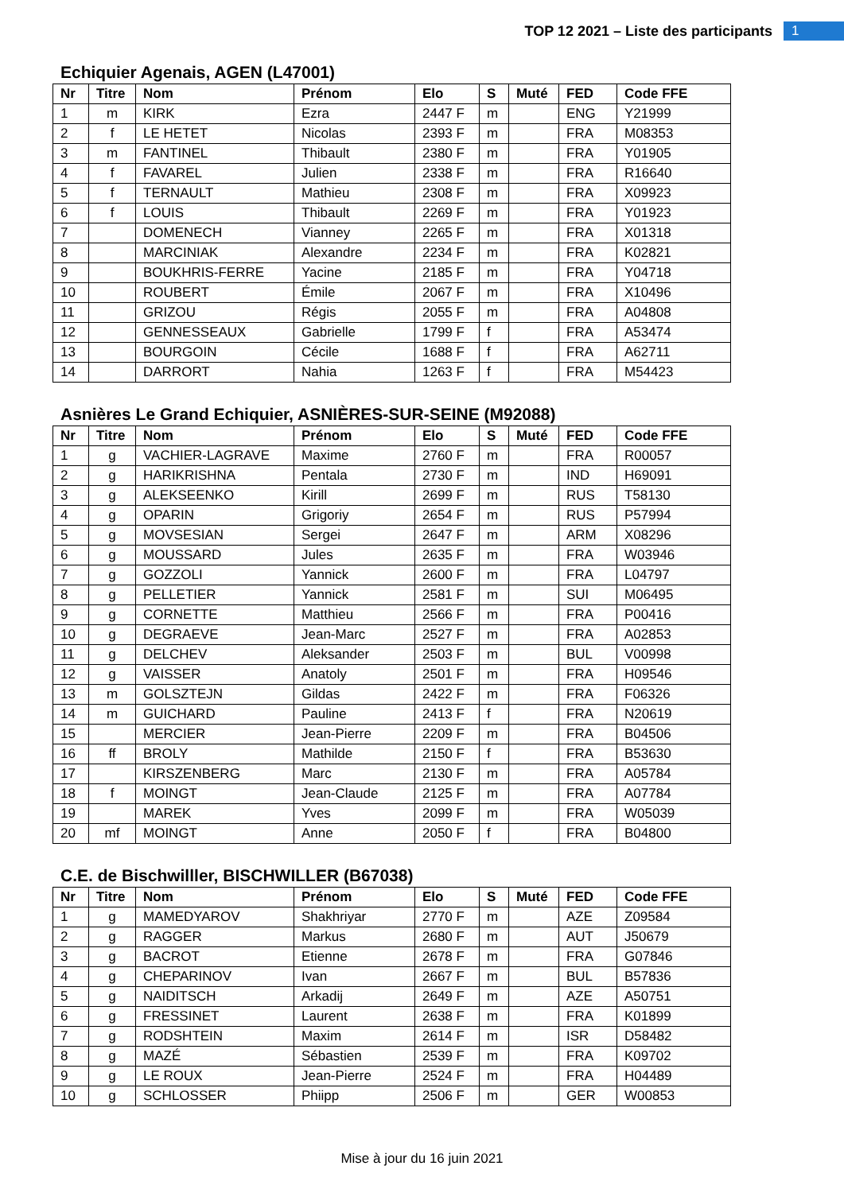TOP 12 2021 – Liste des participants 1
Echiquier Agenais, AGEN (L47001)
| Nr | Titre | Nom | Prénom | Elo | S | Muté | FED | Code FFE |
| --- | --- | --- | --- | --- | --- | --- | --- | --- |
| 1 | m | KIRK | Ezra | 2447 F | m | | ENG | Y21999 |
| 2 | f | LE HETET | Nicolas | 2393 F | m | | FRA | M08353 |
| 3 | m | FANTINEL | Thibault | 2380 F | m | | FRA | Y01905 |
| 4 | f | FAVAREL | Julien | 2338 F | m | | FRA | R16640 |
| 5 | f | TERNAULT | Mathieu | 2308 F | m | | FRA | X09923 |
| 6 | f | LOUIS | Thibault | 2269 F | m | | FRA | Y01923 |
| 7 | | DOMENECH | Vianney | 2265 F | m | | FRA | X01318 |
| 8 | | MARCINIAK | Alexandre | 2234 F | m | | FRA | K02821 |
| 9 | | BOUKHRIS-FERRE | Yacine | 2185 F | m | | FRA | Y04718 |
| 10 | | ROUBERT | Émile | 2067 F | m | | FRA | X10496 |
| 11 | | GRIZOU | Régis | 2055 F | m | | FRA | A04808 |
| 12 | | GENNESSEAUX | Gabrielle | 1799 F | f | | FRA | A53474 |
| 13 | | BOURGOIN | Cécile | 1688 F | f | | FRA | A62711 |
| 14 | | DARRORT | Nahia | 1263 F | f | | FRA | M54423 |
Asnières Le Grand Echiquier, ASNIÈRES-SUR-SEINE (M92088)
| Nr | Titre | Nom | Prénom | Elo | S | Muté | FED | Code FFE |
| --- | --- | --- | --- | --- | --- | --- | --- | --- |
| 1 | g | VACHIER-LAGRAVE | Maxime | 2760 F | m | | FRA | R00057 |
| 2 | g | HARIKRISHNA | Pentala | 2730 F | m | | IND | H69091 |
| 3 | g | ALEKSEENKO | Kirill | 2699 F | m | | RUS | T58130 |
| 4 | g | OPARIN | Grigoriy | 2654 F | m | | RUS | P57994 |
| 5 | g | MOVSESIAN | Sergei | 2647 F | m | | ARM | X08296 |
| 6 | g | MOUSSARD | Jules | 2635 F | m | | FRA | W03946 |
| 7 | g | GOZZOLI | Yannick | 2600 F | m | | FRA | L04797 |
| 8 | g | PELLETIER | Yannick | 2581 F | m | | SUI | M06495 |
| 9 | g | CORNETTE | Matthieu | 2566 F | m | | FRA | P00416 |
| 10 | g | DEGRAEVE | Jean-Marc | 2527 F | m | | FRA | A02853 |
| 11 | g | DELCHEV | Aleksander | 2503 F | m | | BUL | V00998 |
| 12 | g | VAISSER | Anatoly | 2501 F | m | | FRA | H09546 |
| 13 | m | GOLSZTEJN | Gildas | 2422 F | m | | FRA | F06326 |
| 14 | m | GUICHARD | Pauline | 2413 F | f | | FRA | N20619 |
| 15 | | MERCIER | Jean-Pierre | 2209 F | m | | FRA | B04506 |
| 16 | ff | BROLY | Mathilde | 2150 F | f | | FRA | B53630 |
| 17 | | KIRSZENBERG | Marc | 2130 F | m | | FRA | A05784 |
| 18 | f | MOINGT | Jean-Claude | 2125 F | m | | FRA | A07784 |
| 19 | | MAREK | Yves | 2099 F | m | | FRA | W05039 |
| 20 | mf | MOINGT | Anne | 2050 F | f | | FRA | B04800 |
C.E. de Bischwilller, BISCHWILLER (B67038)
| Nr | Titre | Nom | Prénom | Elo | S | Muté | FED | Code FFE |
| --- | --- | --- | --- | --- | --- | --- | --- | --- |
| 1 | g | MAMEDYAROV | Shakhriyar | 2770 F | m | | AZE | Z09584 |
| 2 | g | RAGGER | Markus | 2680 F | m | | AUT | J50679 |
| 3 | g | BACROT | Etienne | 2678 F | m | | FRA | G07846 |
| 4 | g | CHEPARINOV | Ivan | 2667 F | m | | BUL | B57836 |
| 5 | g | NAIDITSCH | Arkadij | 2649 F | m | | AZE | A50751 |
| 6 | g | FRESSINET | Laurent | 2638 F | m | | FRA | K01899 |
| 7 | g | RODSHTEIN | Maxim | 2614 F | m | | ISR | D58482 |
| 8 | g | MAZÉ | Sébastien | 2539 F | m | | FRA | K09702 |
| 9 | g | LE ROUX | Jean-Pierre | 2524 F | m | | FRA | H04489 |
| 10 | g | SCHLOSSER | Phiipp | 2506 F | m | | GER | W00853 |
Mise à jour du 16 juin 2021